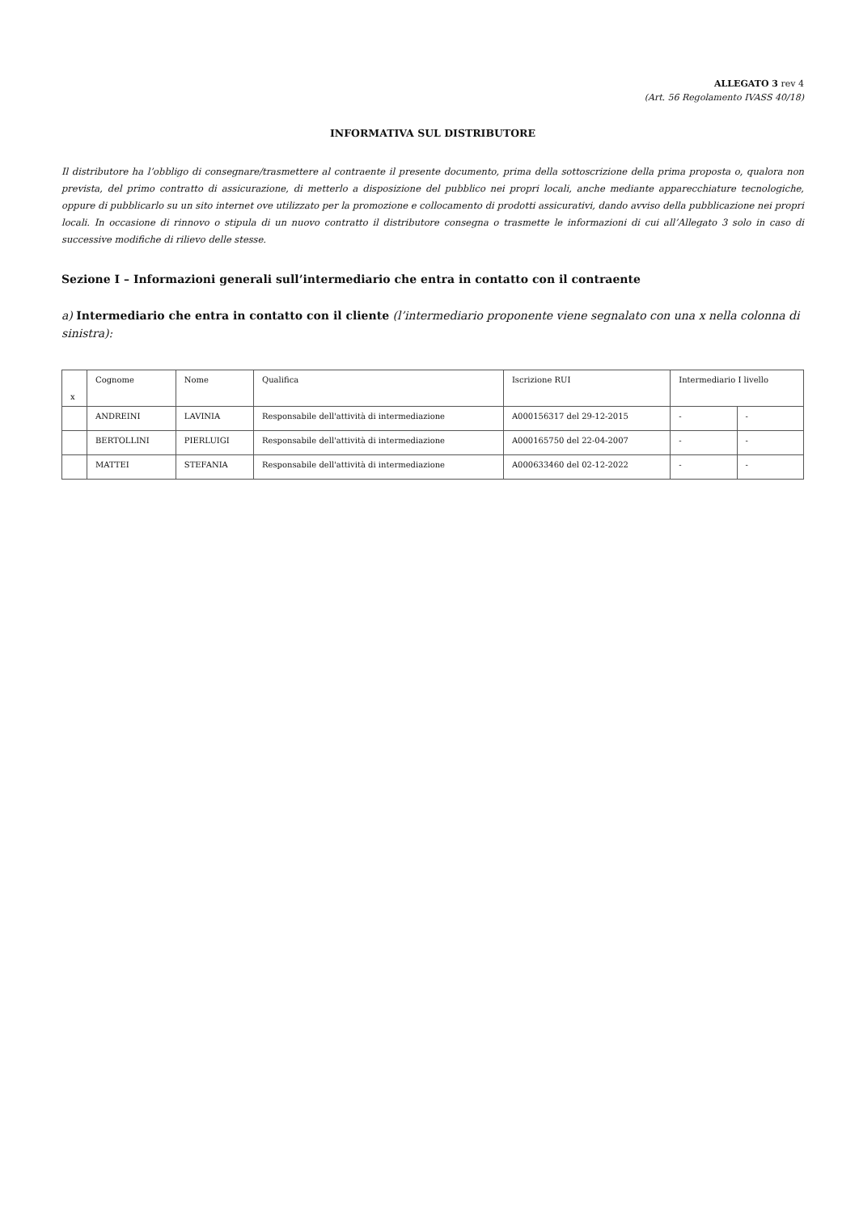ALLEGATO 3 rev 4
(Art. 56 Regolamento IVASS 40/18)
INFORMATIVA SUL DISTRIBUTORE
Il distributore ha l’obbligo di consegnare/trasmettere al contraente il presente documento, prima della sottoscrizione della prima proposta o, qualora non prevista, del primo contratto di assicurazione, di metterlo a disposizione del pubblico nei propri locali, anche mediante apparecchiature tecnologiche, oppure di pubblicarlo su un sito internet ove utilizzato per la promozione e collocamento di prodotti assicurativi, dando avviso della pubblicazione nei propri locali. In occasione di rinnovo o stipula di un nuovo contratto il distributore consegna o trasmette le informazioni di cui all’Allegato 3 solo in caso di successive modifiche di rilievo delle stesse.
Sezione I – Informazioni generali sull’intermediario che entra in contatto con il contraente
a) Intermediario che entra in contatto con il cliente (l’intermediario proponente viene segnalato con una x nella colonna di sinistra):
| x | Cognome | Nome | Qualifica | Iscrizione RUI | Intermediario I livello | |
| --- | --- | --- | --- | --- | --- | --- |
| | ANDREINI | LAVINIA | Responsabile dell'attività di intermediazione | A000156317 del 29-12-2015 | - | - |
| | BERTOLLINI | PIERLUIGI | Responsabile dell'attività di intermediazione | A000165750 del 22-04-2007 | - | - |
| | MATTEI | STEFANIA | Responsabile dell'attività di intermediazione | A000633460 del 02-12-2022 | - | - |